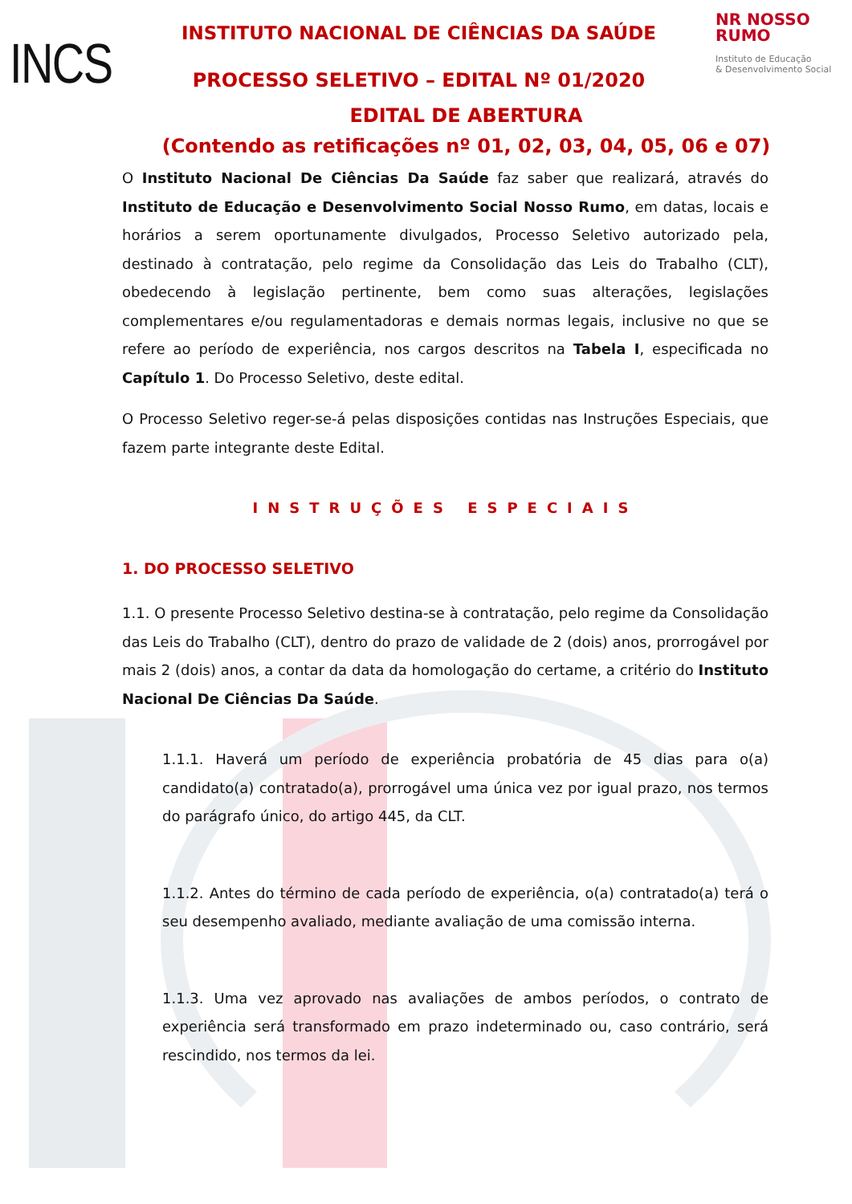INCS
INSTITUTO NACIONAL DE CIÊNCIAS DA SAÚDE
PROCESSO SELETIVO – EDITAL Nº 01/2020
NR NOSSO RUMO
Instituto de Educação
& Desenvolvimento Social
EDITAL DE ABERTURA
(Contendo as retificações nº 01, 02, 03, 04, 05, 06 e 07)
O Instituto Nacional De Ciências Da Saúde faz saber que realizará, através do Instituto de Educação e Desenvolvimento Social Nosso Rumo, em datas, locais e horários a serem oportunamente divulgados, Processo Seletivo autorizado pela, destinado à contratação, pelo regime da Consolidação das Leis do Trabalho (CLT), obedecendo à legislação pertinente, bem como suas alterações, legislações complementares e/ou regulamentadoras e demais normas legais, inclusive no que se refere ao período de experiência, nos cargos descritos na Tabela I, especificada no Capítulo 1. Do Processo Seletivo, deste edital.
O Processo Seletivo reger-se-á pelas disposições contidas nas Instruções Especiais, que fazem parte integrante deste Edital.
INSTRUÇÕES ESPECIAIS
1. DO PROCESSO SELETIVO
1.1. O presente Processo Seletivo destina-se à contratação, pelo regime da Consolidação das Leis do Trabalho (CLT), dentro do prazo de validade de 2 (dois) anos, prorrogável por mais 2 (dois) anos, a contar da data da homologação do certame, a critério do Instituto Nacional De Ciências Da Saúde.
1.1.1. Haverá um período de experiência probatória de 45 dias para o(a) candidato(a) contratado(a), prorrogável uma única vez por igual prazo, nos termos do parágrafo único, do artigo 445, da CLT.
1.1.2. Antes do término de cada período de experiência, o(a) contratado(a) terá o seu desempenho avaliado, mediante avaliação de uma comissão interna.
1.1.3. Uma vez aprovado nas avaliações de ambos períodos, o contrato de experiência será transformado em prazo indeterminado ou, caso contrário, será rescindido, nos termos da lei.